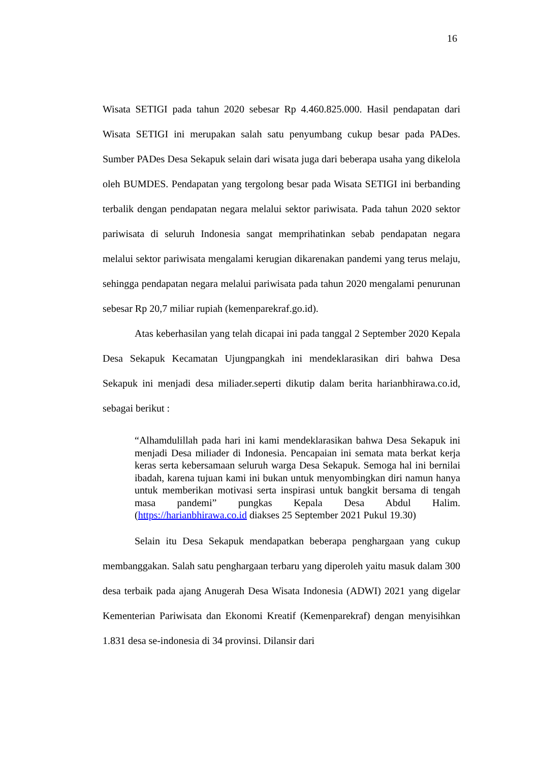16
Wisata SETIGI pada tahun 2020 sebesar Rp 4.460.825.000. Hasil pendapatan dari Wisata SETIGI ini merupakan salah satu penyumbang cukup besar pada PADes. Sumber PADes Desa Sekapuk selain dari wisata juga dari beberapa usaha yang dikelola oleh BUMDES. Pendapatan yang tergolong besar pada Wisata SETIGI ini berbanding terbalik dengan pendapatan negara melalui sektor pariwisata. Pada tahun 2020 sektor pariwisata di seluruh Indonesia sangat memprihatinkan sebab pendapatan negara melalui sektor pariwisata mengalami kerugian dikarenakan pandemi yang terus melaju, sehingga pendapatan negara melalui pariwisata pada tahun 2020 mengalami penurunan sebesar Rp 20,7 miliar rupiah (kemenparekraf.go.id).
Atas keberhasilan yang telah dicapai ini pada tanggal 2 September 2020 Kepala Desa Sekapuk Kecamatan Ujungpangkah ini mendeklarasikan diri bahwa Desa Sekapuk ini menjadi desa miliader.seperti dikutip dalam berita harianbhirawa.co.id, sebagai berikut :
“Alhamdulillah pada hari ini kami mendeklarasikan bahwa Desa Sekapuk ini menjadi Desa miliader di Indonesia. Pencapaian ini semata mata berkat kerja keras serta kebersamaan seluruh warga Desa Sekapuk. Semoga hal ini bernilai ibadah, karena tujuan kami ini bukan untuk menyombingkan diri namun hanya untuk memberikan motivasi serta inspirasi untuk bangkit bersama di tengah masa pandemi” pungkas Kepala Desa Abdul Halim. (https://harianbhirawa.co.id diakses 25 September 2021 Pukul 19.30)
Selain itu Desa Sekapuk mendapatkan beberapa penghargaan yang cukup membanggakan. Salah satu penghargaan terbaru yang diperoleh yaitu masuk dalam 300 desa terbaik pada ajang Anugerah Desa Wisata Indonesia (ADWI) 2021 yang digelar Kementerian Pariwisata dan Ekonomi Kreatif (Kemenparekraf) dengan menyisihkan 1.831 desa se-indonesia di 34 provinsi. Dilansir dari